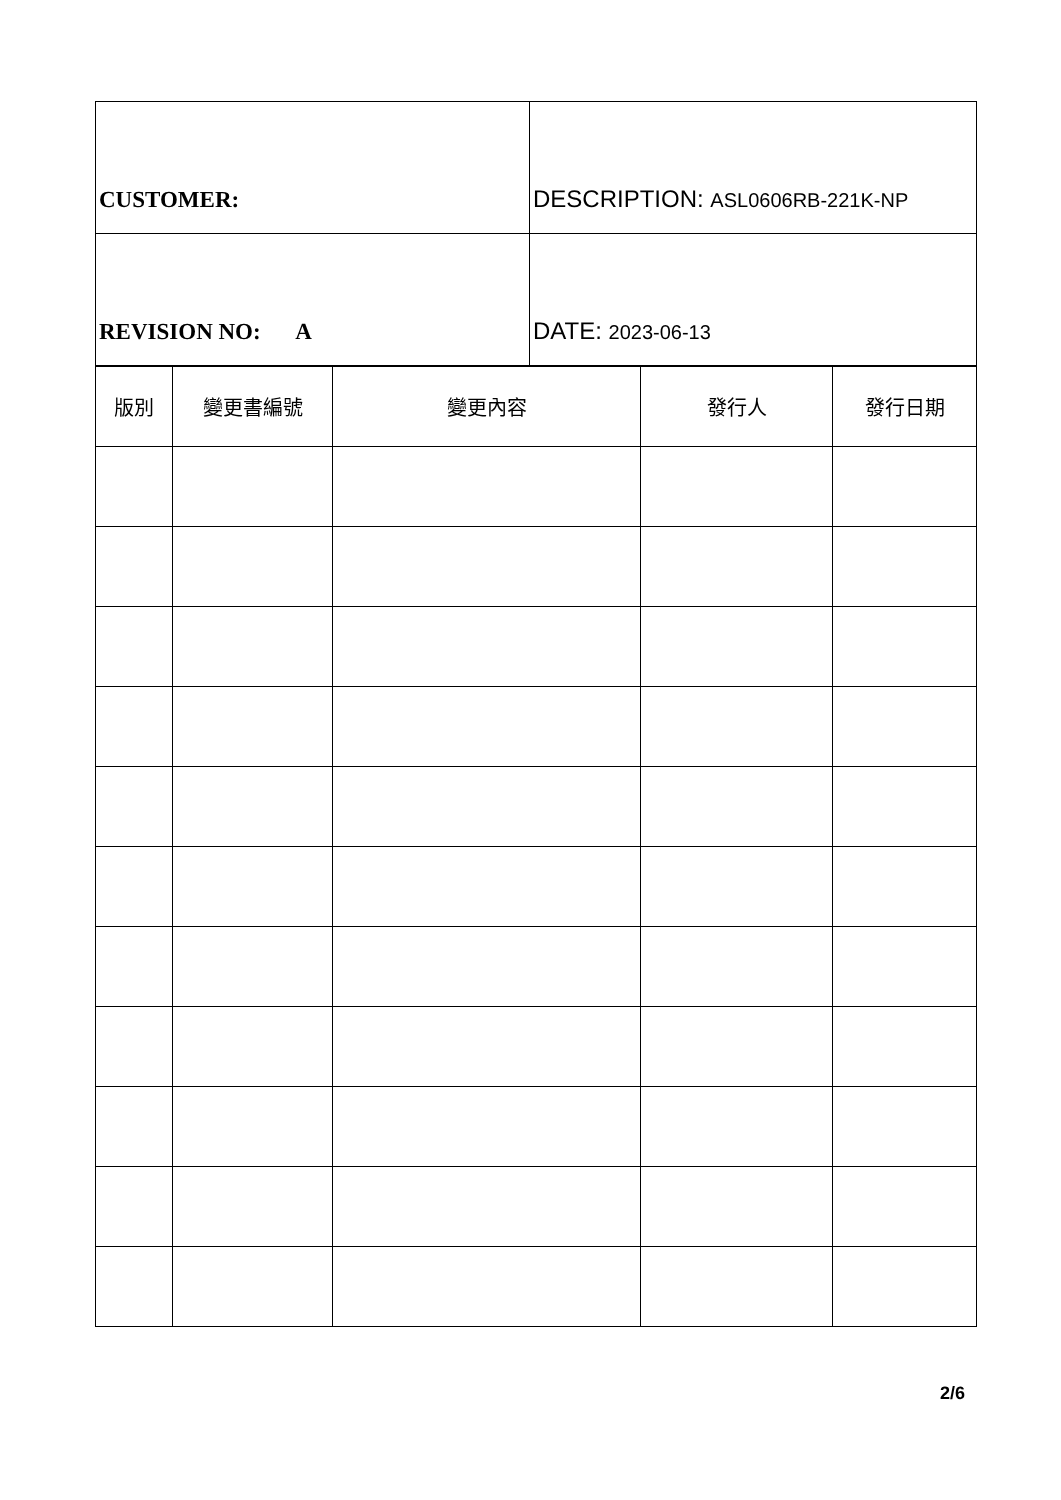| CUSTOMER: | DESCRIPTION: ASL0606RB-221K-NP |
| REVISION NO: A | DATE: 2023-06-13 |
| 版別 | 變更書編號 | 變更內容 | 發行人 | 發行日期 |
| --- | --- | --- | --- | --- |
2/6